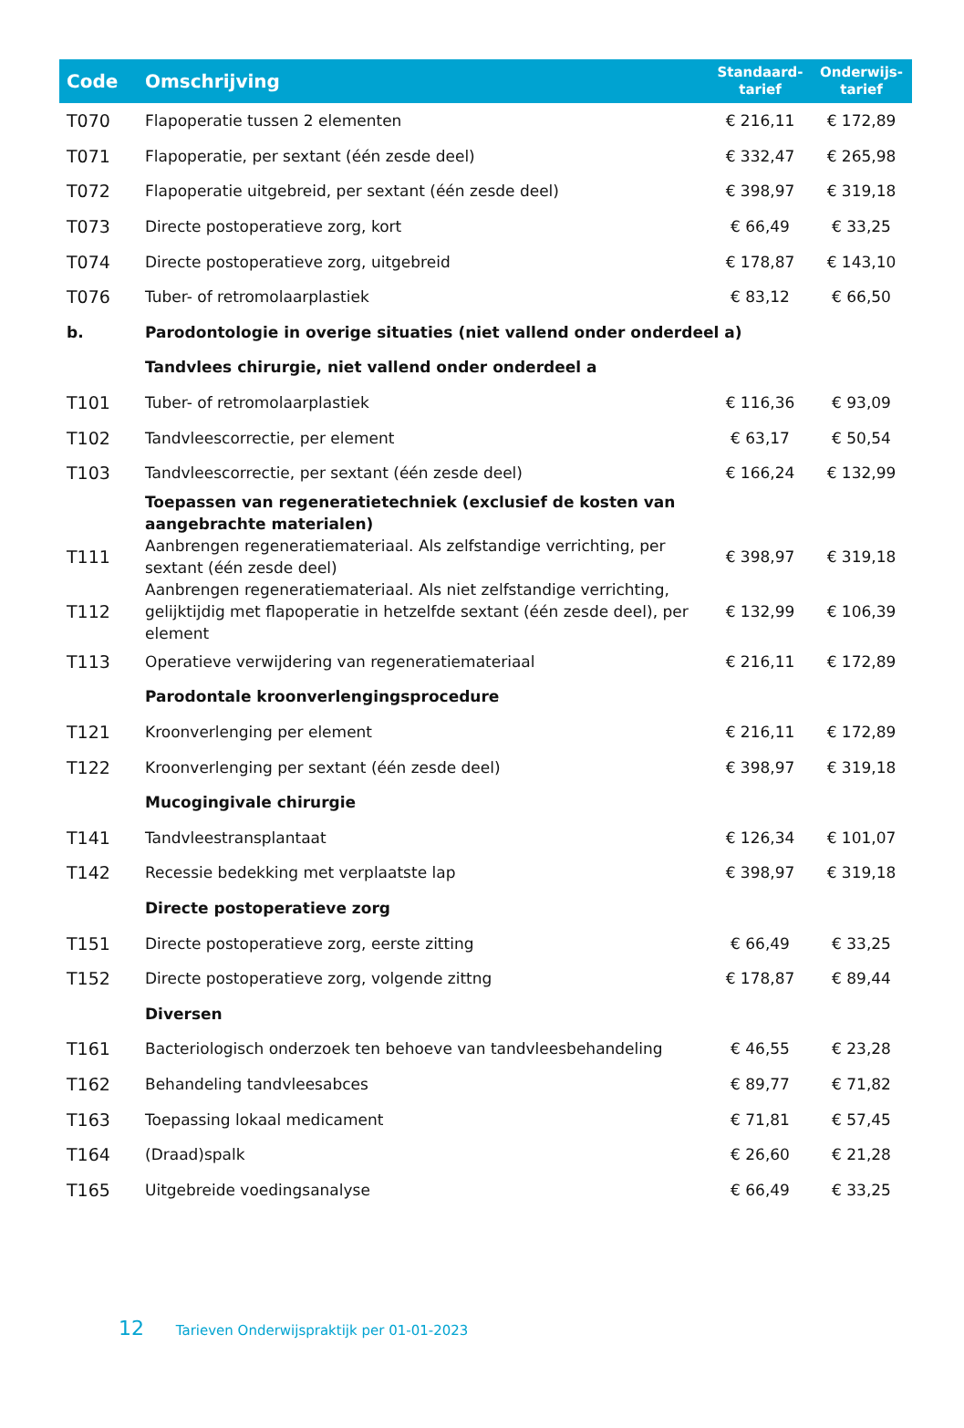| Code | Omschrijving | Standaard- tarief | Onderwijs- tarief |
| --- | --- | --- | --- |
| T070 | Flapoperatie tussen 2 elementen | € 216,11 | € 172,89 |
| T071 | Flapoperatie, per sextant (één zesde deel) | € 332,47 | € 265,98 |
| T072 | Flapoperatie uitgebreid, per sextant (één zesde deel) | € 398,97 | € 319,18 |
| T073 | Directe postoperatieve zorg, kort | € 66,49 | € 33,25 |
| T074 | Directe postoperatieve zorg, uitgebreid | € 178,87 | € 143,10 |
| T076 | Tuber- of retromolaarplastiek | € 83,12 | € 66,50 |
| b. | Parodontologie in overige situaties (niet vallend onder onderdeel a) | | |
| | Tandvlees chirurgie, niet vallend onder onderdeel a | | |
| T101 | Tuber- of retromolaarplastiek | € 116,36 | € 93,09 |
| T102 | Tandvleescorrectie, per element | € 63,17 | € 50,54 |
| T103 | Tandvleescorrectie, per sextant (één zesde deel) | € 166,24 | € 132,99 |
| | Toepassen van regeneratietechniek (exclusief de kosten van aangebrachte materialen) | | |
| T111 | Aanbrengen regeneratiemateriaal. Als zelfstandige verrichting, per sextant (één zesde deel) | € 398,97 | € 319,18 |
| T112 | Aanbrengen regeneratiemateriaal. Als niet zelfstandige verrichting, gelijktijdig met flapoperatie in hetzelfde sextant (één zesde deel), per element | € 132,99 | € 106,39 |
| T113 | Operatieve verwijdering van regeneratiemateriaal | € 216,11 | € 172,89 |
| | Parodontale kroonverlengingsprocedure | | |
| T121 | Kroonverlenging per element | € 216,11 | € 172,89 |
| T122 | Kroonverlenging per sextant (één zesde deel) | € 398,97 | € 319,18 |
| | Mucogingivale chirurgie | | |
| T141 | Tandvleestransplantaat | € 126,34 | € 101,07 |
| T142 | Recessie bedekking met verplaatste lap | € 398,97 | € 319,18 |
| | Directe postoperatieve zorg | | |
| T151 | Directe postoperatieve zorg, eerste zitting | € 66,49 | € 33,25 |
| T152 | Directe postoperatieve zorg, volgende zittng | € 178,87 | € 89,44 |
| | Diversen | | |
| T161 | Bacteriologisch onderzoek ten behoeve van tandvleesbehandeling | € 46,55 | € 23,28 |
| T162 | Behandeling tandvleesabces | € 89,77 | € 71,82 |
| T163 | Toepassing lokaal medicament | € 71,81 | € 57,45 |
| T164 | (Draad)spalk | € 26,60 | € 21,28 |
| T165 | Uitgebreide voedingsanalyse | € 66,49 | € 33,25 |
12 Tarieven Onderwijspraktijk per 01-01-2023